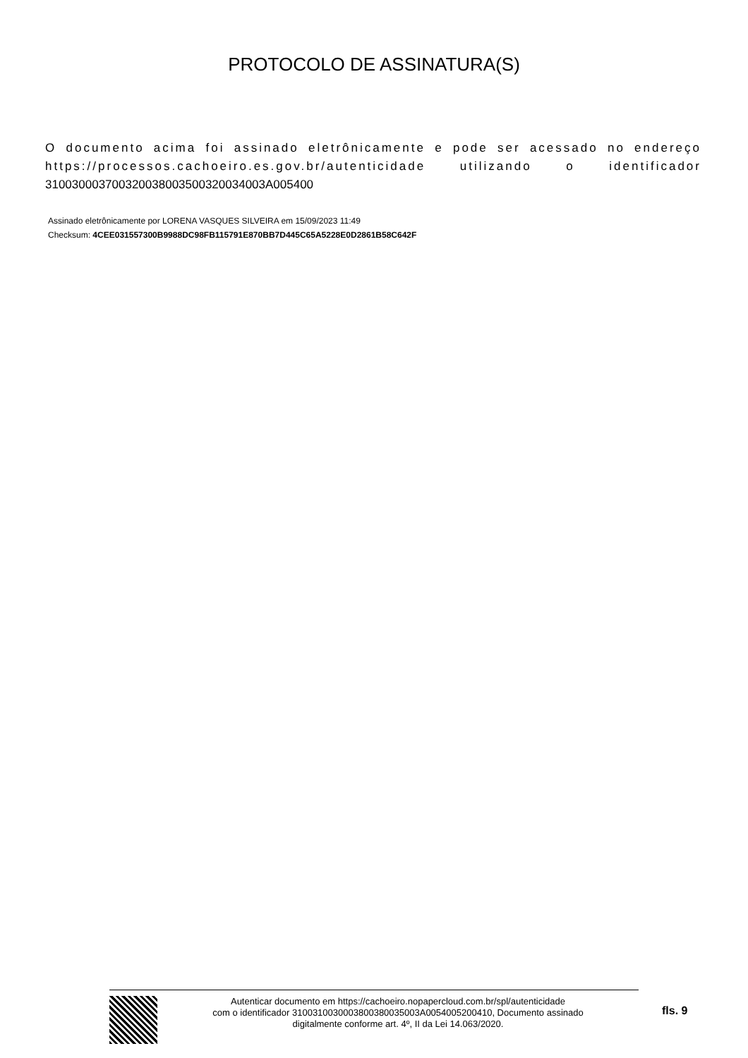PROTOCOLO DE ASSINATURA(S)
O documento acima foi assinado eletrônicamente e pode ser acessado no endereço https://processos.cachoeiro.es.gov.br/autenticidade utilizando o identificador 310030003700320038003500320034003A005400
Assinado eletrônicamente por LORENA VASQUES SILVEIRA em 15/09/2023 11:49
Checksum: 4CEE031557300B9988DC98FB115791E870BB7D445C65A5228E0D2861B58C642F
Autenticar documento em https://cachoeiro.nopapercloud.com.br/spl/autenticidade
com o identificador 3100310030003800380035003A0054005200410, Documento assinado
digitalmente conforme art. 4º, II da Lei 14.063/2020.
fls. 9